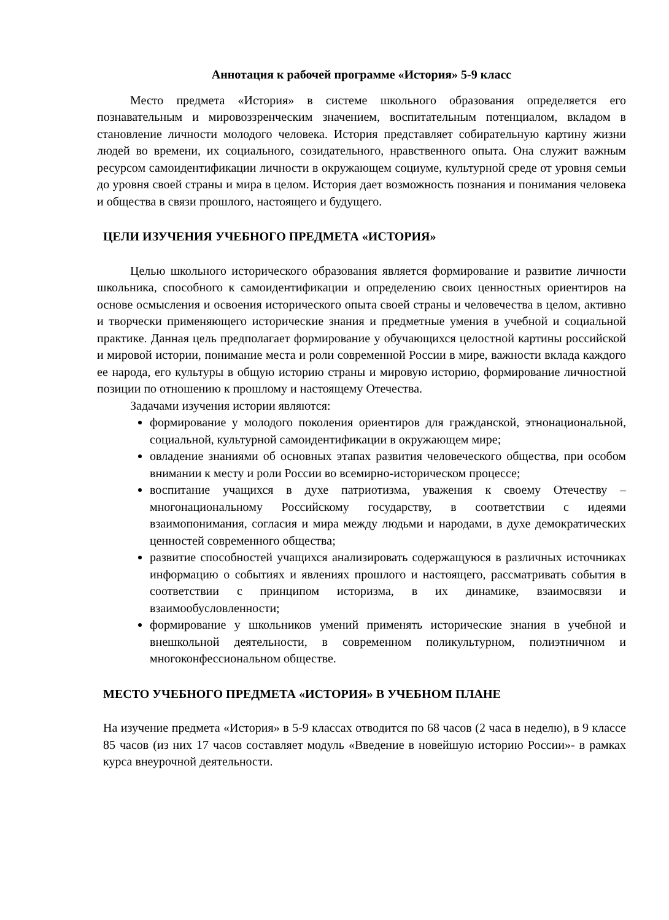Аннотация к рабочей программе «История» 5-9 класс
Место предмета «История» в системе школьного образования определяется его познавательным и мировоззренческим значением, воспитательным потенциалом, вкладом в становление личности молодого человека. История представляет собирательную картину жизни людей во времени, их социального, созидательного, нравственного опыта. Она служит важным ресурсом самоидентификации личности в окружающем социуме, культурной среде от уровня семьи до уровня своей страны и мира в целом. История дает возможность познания и понимания человека и общества в связи прошлого, настоящего и будущего.
ЦЕЛИ ИЗУЧЕНИЯ УЧЕБНОГО ПРЕДМЕТА «ИСТОРИЯ»
Целью школьного исторического образования является формирование и развитие личности школьника, способного к самоидентификации и определению своих ценностных ориентиров на основе осмысления и освоения исторического опыта своей страны и человечества в целом, активно и творчески применяющего исторические знания и предметные умения в учебной и социальной практике. Данная цель предполагает формирование у обучающихся целостной картины российской и мировой истории, понимание места и роли современной России в мире, важности вклада каждого ее народа, его культуры в общую историю страны и мировую историю, формирование личностной позиции по отношению к прошлому и настоящему Отечества.
Задачами изучения истории являются:
формирование у молодого поколения ориентиров для гражданской, этнонациональной, социальной, культурной самоидентификации в окружающем мире;
овладение знаниями об основных этапах развития человеческого общества, при особом внимании к месту и роли России во всемирно-историческом процессе;
воспитание учащихся в духе патриотизма, уважения к своему Отечеству – многонациональному Российскому государству, в соответствии с идеями взаимопонимания, согласия и мира между людьми и народами, в духе демократических ценностей современного общества;
развитие способностей учащихся анализировать содержащуюся в различных источниках информацию о событиях и явлениях прошлого и настоящего, рассматривать события в соответствии с принципом историзма, в их динамике, взаимосвязи и взаимообусловленности;
формирование у школьников умений применять исторические знания в учебной и внешкольной деятельности, в современном поликультурном, полиэтничном и многоконфессиональном обществе.
МЕСТО УЧЕБНОГО ПРЕДМЕТА «ИСТОРИЯ» В УЧЕБНОМ ПЛАНЕ
На изучение предмета «История» в 5-9 классах отводится по 68 часов (2 часа в неделю), в 9 классе 85 часов (из них 17 часов составляет модуль «Введение в новейшую историю России»- в рамках курса внеурочной деятельности.